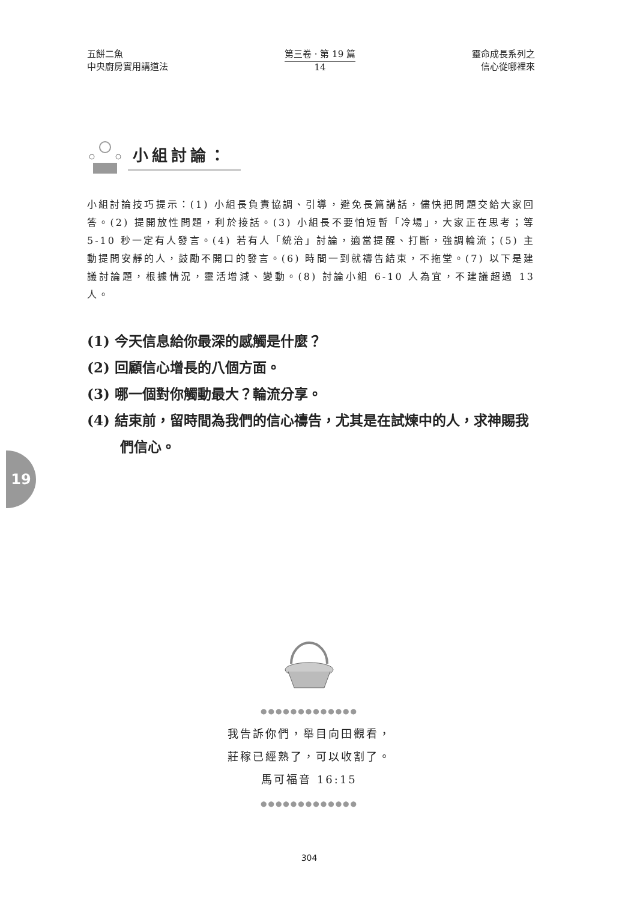五餅二魚
中央廚房實用講道法
第三卷 · 第 19 篇
14
靈命成長系列之
信心從哪裡來
小組討論：
小組討論技巧提示：(1) 小組長負責協調、引導，避免長篇講話，儘快把問題交給大家回答。(2) 提開放性問題，利於接話。(3) 小組長不要怕短暫「冷場」，大家正在思考；等 5-10 秒一定有人發言。(4) 若有人「統治」討論，適當提醒、打斷，強調輪流；(5) 主動提問安靜的人，鼓勵不開口的發言。(6) 時間一到就禱告結束，不拖堂。(7) 以下是建議討論題，根據情況，靈活增減、變動。(8) 討論小組 6-10 人為宜，不建議超過 13 人。
(1) 今天信息給你最深的感觸是什麼？
(2) 回顧信心增長的八個方面。
(3) 哪一個對你觸動最大？輪流分享。
(4) 結束前，留時間為我們的信心禱告，尤其是在試煉中的人，求神賜我們信心。
19
●●●●●●●●●●●●●
我告訴你們，舉目向田觀看，
莊稼已經熟了，可以收割了。
馬可福音 16:15
●●●●●●●●●●●●●
304